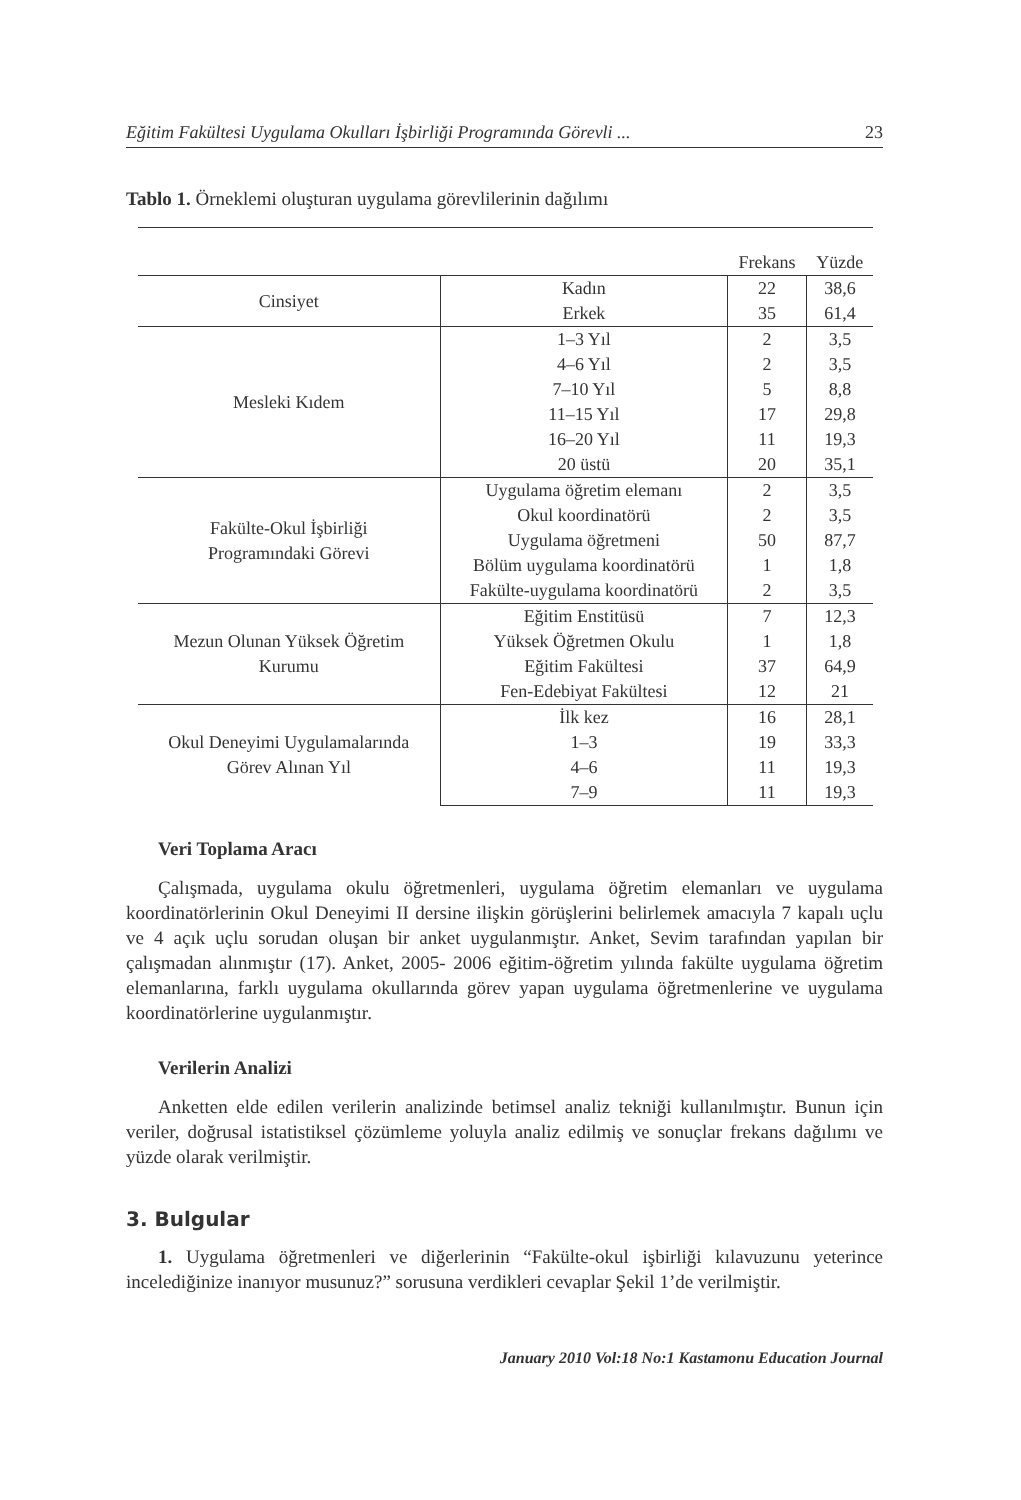Eğitim Fakültesi Uygulama Okulları İşbirliği Programında Görevli ... 23
Tablo 1. Örneklemi oluşturan uygulama görevlilerinin dağılımı
| | | Frekans | Yüzde |
| --- | --- | --- | --- |
| Cinsiyet | Kadın | 22 | 38,6 |
| | Erkek | 35 | 61,4 |
| Mesleki Kıdem | 1–3 Yıl | 2 | 3,5 |
| | 4–6 Yıl | 2 | 3,5 |
| | 7–10 Yıl | 5 | 8,8 |
| | 11–15 Yıl | 17 | 29,8 |
| | 16–20 Yıl | 11 | 19,3 |
| | 20 üstü | 20 | 35,1 |
| Fakülte-Okul İşbirliği Programındaki Görevi | Uygulama öğretim elemanı | 2 | 3,5 |
| | Okul koordinatörü | 2 | 3,5 |
| | Uygulama öğretmeni | 50 | 87,7 |
| | Bölüm uygulama koordinatörü | 1 | 1,8 |
| | Fakülte-uygulama koordinatörü | 2 | 3,5 |
| Mezun Olunan Yüksek Öğretim Kurumu | Eğitim Enstitüsü | 7 | 12,3 |
| | Yüksek Öğretmen Okulu | 1 | 1,8 |
| | Eğitim Fakültesi | 37 | 64,9 |
| | Fen-Edebiyat Fakültesi | 12 | 21 |
| Okul Deneyimi Uygulamalarında Görev Alınan Yıl | İlk kez | 16 | 28,1 |
| | 1–3 | 19 | 33,3 |
| | 4–6 | 11 | 19,3 |
| | 7–9 | 11 | 19,3 |
Veri Toplama Aracı
Çalışmada, uygulama okulu öğretmenleri, uygulama öğretim elemanları ve uygulama koordinatörlerinin Okul Deneyimi II dersine ilişkin görüşlerini belirlemek amacıyla 7 kapalı uçlu ve 4 açık uçlu sorudan oluşan bir anket uygulanmıştır. Anket, Sevim tarafından yapılan bir çalışmadan alınmıştır (17). Anket, 2005- 2006 eğitim-öğretim yılında fakülte uygulama öğretim elemanlarına, farklı uygulama okullarında görev yapan uygulama öğretmenlerine ve uygulama koordinatörlerine uygulanmıştır.
Verilerin Analizi
Anketten elde edilen verilerin analizinde betimsel analiz tekniği kullanılmıştır. Bunun için veriler, doğrusal istatistiksel çözümleme yoluyla analiz edilmiş ve sonuçlar frekans dağılımı ve yüzde olarak verilmiştir.
3. Bulgular
1. Uygulama öğretmenleri ve diğerlerinin “Fakülte-okul işbirliği kılavuzunu yeterince incelediğinize inanıyor musunuz?” sorusuna verdikleri cevaplar Şekil 1’de verilmiştir.
January 2010 Vol:18 No:1 Kastamonu Education Journal